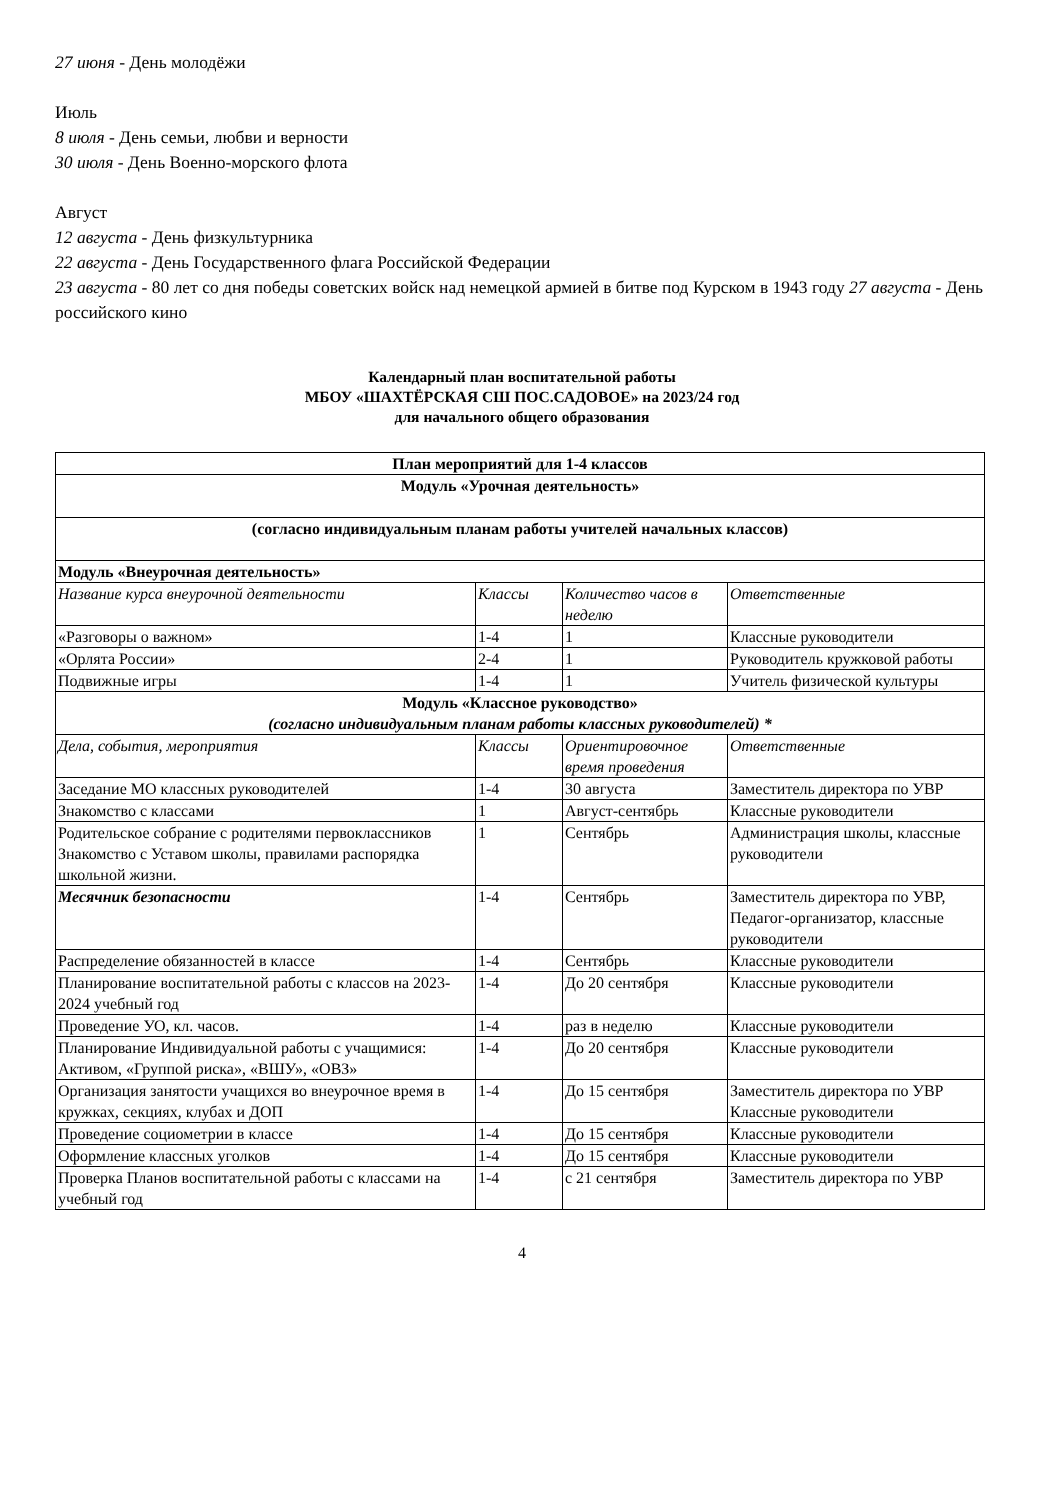27 июня - День молодёжи
Июль
8 июля - День семьи, любви и верности
30 июля - День Военно-морского флота
Август
12 августа - День физкультурника
22 августа - День Государственного флага Российской Федерации
23 августа - 80 лет со дня победы советских войск над немецкой армией в битве под Курском в 1943 году 27 августа - День российского кино
Календарный план воспитательной работы
МБОУ «ШАХТЁРСКАЯ СШ ПОС.САДОВОЕ» на 2023/24 год
для начального общего образования
| План мероприятий для 1-4 классов | | | |
| Модуль «Урочная деятельность» | | | |
| (согласно индивидуальным планам работы учителей начальных классов) | | | |
| Модуль «Внеурочная деятельность» | | | |
| Название курса внеурочной деятельности | Классы | Количество часов в неделю | Ответственные |
| «Разговоры о важном» | 1-4 | 1 | Классные руководители |
| «Орлята России» | 2-4 | 1 | Руководитель кружковой работы |
| Подвижные игры | 1-4 | 1 | Учитель физической культуры |
| Модуль «Классное руководство» (согласно индивидуальным планам работы классных руководителей) * | | | |
| Дела, события, мероприятия | Классы | Ориентировочное время проведения | Ответственные |
| Заседание МО классных руководителей | 1-4 | 30 августа | Заместитель директора по УВР |
| Знакомство с классами | 1 | Август-сентябрь | Классные руководители |
| Родительское собрание с родителями первоклассников Знакомство с Уставом школы, правилами распорядка школьной жизни. | 1 | Сентябрь | Администрация школы, классные руководители |
| Месячник безопасности | 1-4 | Сентябрь | Заместитель директора по УВР, Педагог-организатор, классные руководители |
| Распределение обязанностей в классе | 1-4 | Сентябрь | Классные руководители |
| Планирование воспитательной работы с классов на 2023-2024 учебный год | 1-4 | До 20 сентября | Классные руководители |
| Проведение УО, кл. часов. | 1-4 | раз в неделю | Классные руководители |
| Планирование Индивидуальной работы с учащимися: Активом, «Группой риска», «ВШУ», «ОВЗ» | 1-4 | До 20 сентября | Классные руководители |
| Организация занятости учащихся во внеурочное время в кружках, секциях, клубах и ДОП | 1-4 | До 15 сентября | Заместитель директора по УВР Классные руководители |
| Проведение социометрии в классе | 1-4 | До 15 сентября | Классные руководители |
| Оформление классных уголков | 1-4 | До 15 сентября | Классные руководители |
| Проверка Планов воспитательной работы с классами на учебный год | 1-4 | с 21 сентября | Заместитель директора по УВР |
4